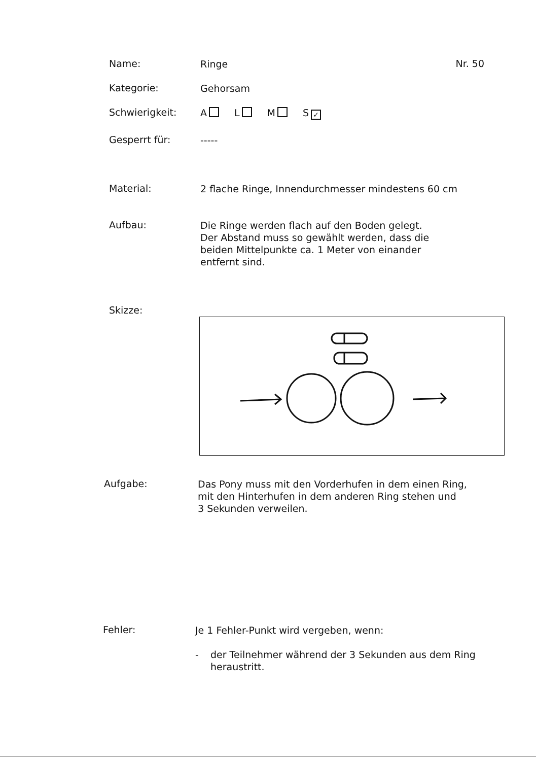Name:
Ringe
Nr. 50
Kategorie:
Gehorsam
Schwierigkeit:
A L M S ✓
Gesperrt für:
-----
Material:
2 flache Ringe, Innendurchmesser mindestens 60 cm
Aufbau:
Die Ringe werden flach auf den Boden gelegt.
Der Abstand muss so gewählt werden, dass die
beiden Mittelpunkte ca. 1 Meter von einander
entfernt sind.
Skizze:
Aufgabe:
Das Pony muss mit den Vorderhufen in dem einen Ring,
mit den Hinterhufen in dem anderen Ring stehen und
3 Sekunden verweilen.
Fehler:
Je 1 Fehler-Punkt wird vergeben, wenn:
- der Teilnehmer während der 3 Sekunden aus dem Ring
heraustritt.